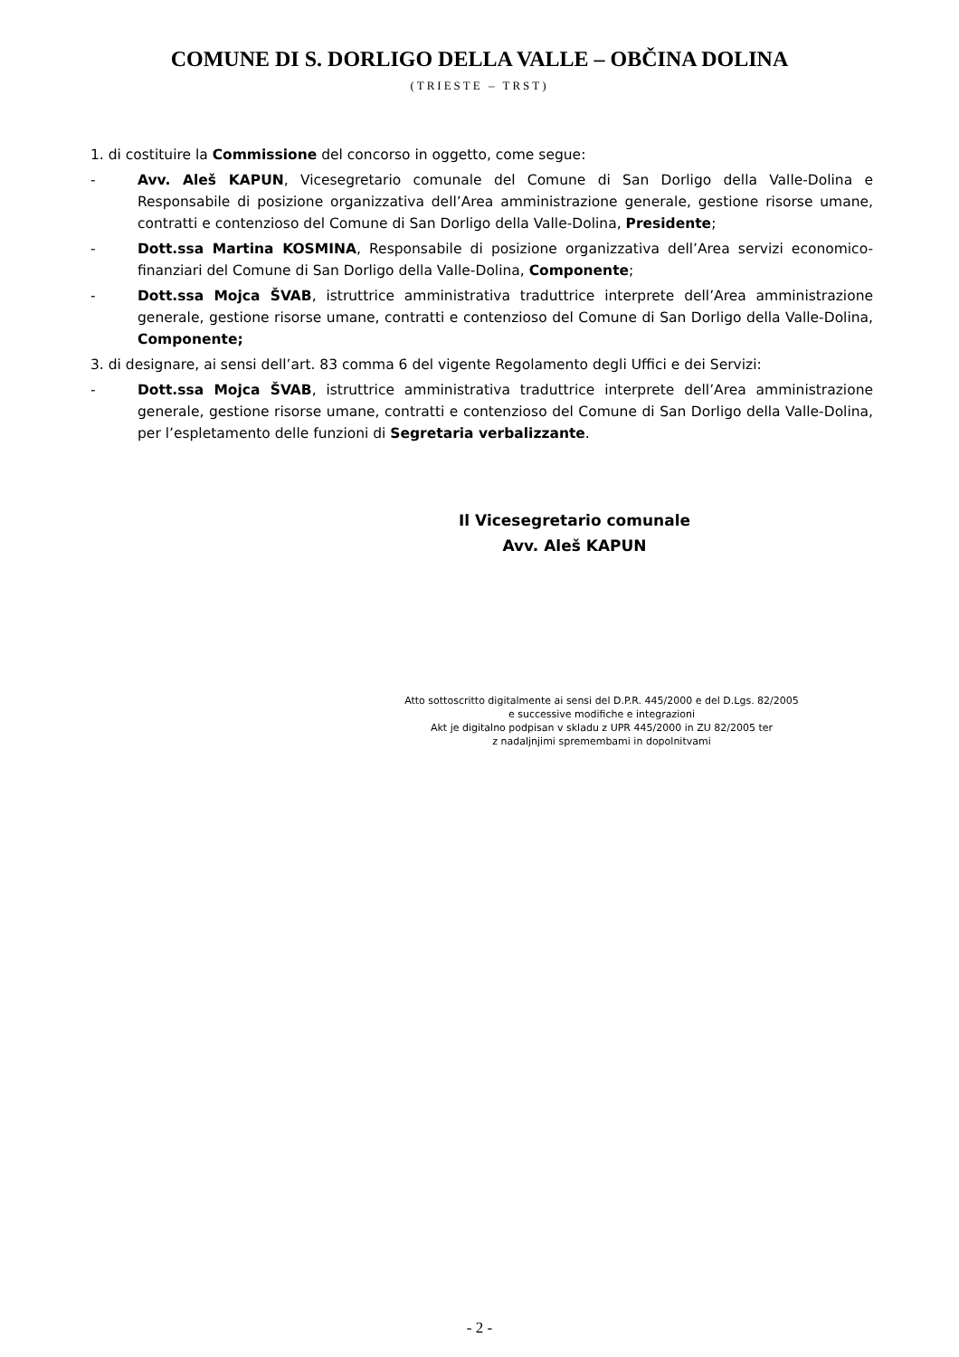COMUNE DI S. DORLIGO DELLA VALLE – OBČINA DOLINA
(TRIESTE – TRST)
1. di costituire la Commissione del concorso in oggetto, come segue:
- Avv. Aleš KAPUN, Vicesegretario comunale del Comune di San Dorligo della Valle-Dolina e Responsabile di posizione organizzativa dell’Area amministrazione generale, gestione risorse umane, contratti e contenzioso del Comune di San Dorligo della Valle-Dolina, Presidente;
- Dott.ssa Martina KOSMINA, Responsabile di posizione organizzativa dell’Area servizi economico-finanziari del Comune di San Dorligo della Valle-Dolina, Componente;
- Dott.ssa Mojca ŠVAB, istruttrice amministrativa traduttrice interprete dell’Area amministrazione generale, gestione risorse umane, contratti e contenzioso del Comune di San Dorligo della Valle-Dolina, Componente;
3. di designare, ai sensi dell’art. 83 comma 6 del vigente Regolamento degli Uffici e dei Servizi:
- Dott.ssa Mojca ŠVAB, istruttrice amministrativa traduttrice interprete dell’Area amministrazione generale, gestione risorse umane, contratti e contenzioso del Comune di San Dorligo della Valle-Dolina, per l’espletamento delle funzioni di Segretaria verbalizzante.
Il Vicesegretario comunale
Avv. Aleš KAPUN
Atto sottoscritto digitalmente ai sensi del D.P.R. 445/2000 e del D.Lgs. 82/2005
e successive modifiche e integrazioni
Akt je digitalno podpisan v skladu z UPR 445/2000 in ZU 82/2005 ter
z nadaljnjimi spremembami in dopolnitvami
- 2 -